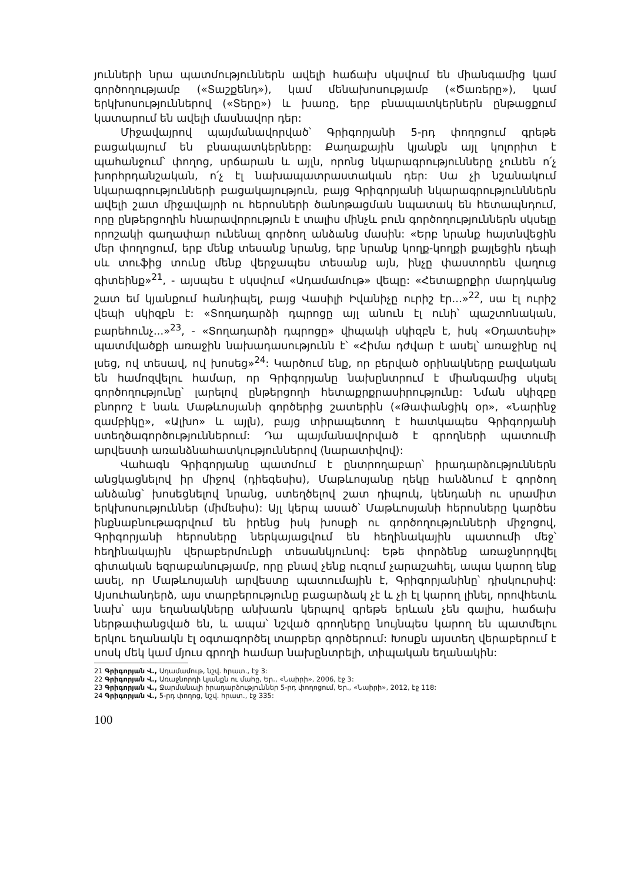յունների նրա պատմություններն ավելի հաճախ սկսվում են միանգամից կամ գործողությամբ («Տաշքենդ»), կամ մենախոսությամբ («Ծառերը»), կամ երկխոսություններով («Տերը») և խառը, երբ բնապատկերներն ընթացքում կատարում են ավելի մասնավոր դեր:
Միջավայրով պայմանավորված՝ Գրիգորյանի 5-րդ փողոցում գրեթե բացակայում են բնապատկերները: Քաղաքային կյանքն այլ կոլորիտ է պահանջում՝ փողոց, սրճարան և այլն, որոնց նկարագրությունները չունեն ո՛չ խորհրդանշական, ո՛չ էլ նախապատրաստական դեր: Սա չի նշանակում նկարագրությունների բացակայություն, բայց Գրիգորյանի նկարագրությունններն ավելի շատ միջավայրի ու հերոսների ծանոթացման նպատակ են հետապնդում, որը ընթերցողին հնարավորություն է տալիս մինչև բուն գործողություններն սկսելը որոշակի գաղափար ունենալ գործող անձանց մասին: «Երբ նրանք հայտնվեցին մեր փողոցում, երբ մենք տեսանք նրանց, երբ նրանք կողք-կողքի քայլեցին դեպի սև տուֆից տունը մենք վերջապես տեսանք այն, ինչը փաստորեն վաղուց գիտեինք»<sup>21</sup>, - այսպես է սկսվում «Ադամամութ» վեպը: «Հետաքրքիր մարդկանց շատ եմ կյանքում հանդիպել, բայց Վասիլի Իվանիչը ուրիշ էր...»<sup>22</sup>, սա էլ ուրիշ վեպի սկիզբն է: «Տողադարձի դպրոցը այլ անուն էլ ունի՝ պաշտոնական, բարեհունչ...»<sup>23</sup>, - «Տողադարձի դպրոցը» վիպակի սկիզբն է, իսկ «Օդատեսիլ» պատմվածքի առաջին նախադասությունն է՝ «Հիմա դժվար է ասել՝ առաջինը ով լսեց, ով տեսավ, ով խոսեց»<sup>24</sup>: Կարծում ենք, որ բերված օրինակները բավական են համոզվելու համար, որ Գրիգորյանը նախընտրում է միանգամից սկսել գործողությունը՝ լարելով ընթերցողի հետաքրքրասիրությունը: Նման սկիզբը բնորոշ է նաև Մաթևոսյանի գործերից շատերին («Թափանցիկ օր», «Նարինջ զամբիկը», «Ալխո» և այլն), բայց տիրապետող է հատկապես Գրիգորյանի ստեղծագործություններում: Դա պայմանավորված է գրողների պատումի արվեստի առանձնահատկություններով (նարատիվով):
Վահագն Գրիգորյանը պատմում է ընտրողաբար՝ իրադարձություններն անցկացնելով իր միջով (դիեգեսիս), Մաթևոսյանը ղեկը հանձնում է գործող անձանց՝ խոսեցնելով նրանց, ստեղծելով շատ դիպուկ, կենդանի ու սրամիտ երկխոսություններ (միմեսիս): Այլ կերպ ասած՝ Մաթևոսյանի հերոսները կարծես ինքնաբնութագրվում են իրենց իսկ խոսքի ու գործողությունների միջոցով, Գրիգորյանի հերոսները ներկայացվում են հեղինակային պատումի մեջ՝ հեղինակային վերաբերմունքի տեսանկյունով: Եթե փորձենք առաջնորդվել գիտական եզրաբանությամբ, որը բնավ չենք ուզում չարաշահել, ապա կարող ենք ասել, որ Մաթևոսյանի արվեստը պատումային է, Գրիգորյանինը՝ դիսկուրսիվ: Այսուհանդերձ, այս տարբերությունը բացարձակ չէ և չի էլ կարող լինել, որովհետև նախ՝ այս եղանակները անխառն կերպով գրեթե երևան չեն գալիս, հաճախ ներթափանցված են, և ապա՝ նշված գրողները նույնպես կարող են պատմելու երկու եղանակն էլ օգտագործել տարբեր գործերում: Խոսքն այստեղ վերաբերում է սոսկ մեկ կամ մյուս գրողի համար նախընտրելի, տիպական եղանակին:
21 Գրիգորյան Վ., Ադամամութ, նշվ. հրատ., էջ 3:
22 Գրիգորյան Վ., Առաջնորդի կյանքն ու մահը, Եր., «Նաիրի», 2006, էջ 3:
23 Գրիգորյան Վ., Ջարմանալի իրադարձություններ 5-րդ փողոցում, Եր., «Նաիրի», 2012, էջ 118:
24 Գրիգորյան Վ., 5-րդ փողոց, նշվ. հրատ., էջ 335:
100